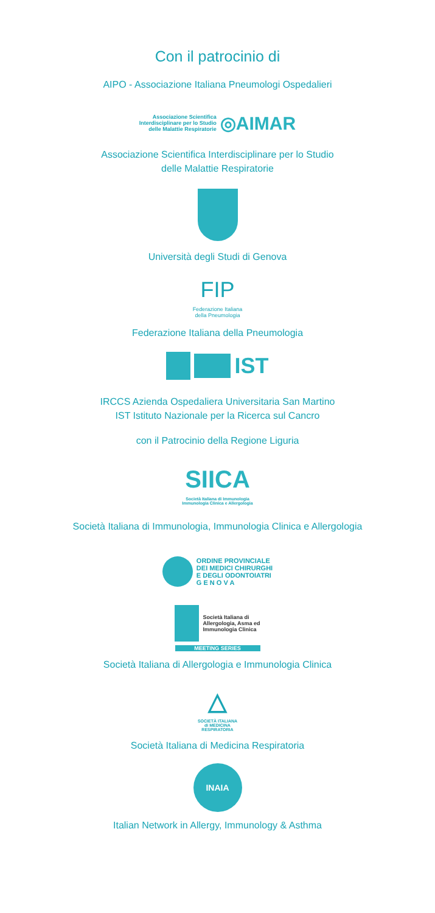Con il patrocinio di
AIPO - Associazione Italiana Pneumologi Ospedalieri
Associazione Scientifica
Interdisciplinare per lo Studio
delle Malattie Respiratorie ◎AIMAR
Associazione Scientifica Interdisciplinare per lo Studio
delle Malattie Respiratorie
Università degli Studi di Genova
FIP
Federazione Italiana
della Pneumologia
Federazione Italiana della Pneumologia
IST
IRCCS Azienda Ospedaliera Universitaria San Martino
IST Istituto Nazionale per la Ricerca sul Cancro
con il Patrocinio della Regione Liguria
SIICA
Società Italiana di Immunologia
Immunologia Clinica e Allergologia
Società Italiana di Immunologia, Immunologia Clinica e Allergologia
ORDINE PROVINCIALE
DEI MEDICI CHIRURGHI
E DEGLI ODONTOIATRI
G E N O V A
Società Italiana di
Allergologia, Asma ed
Immunologia Clinica
MEETING SERIES
Società Italiana di Allergologia e Immunologia Clinica
△
SOCIETÀ ITALIANA
di MEDICINA
RESPIRATORIA
Società Italiana di Medicina Respiratoria
INAIA
Italian Network in Allergy, Immunology & Asthma